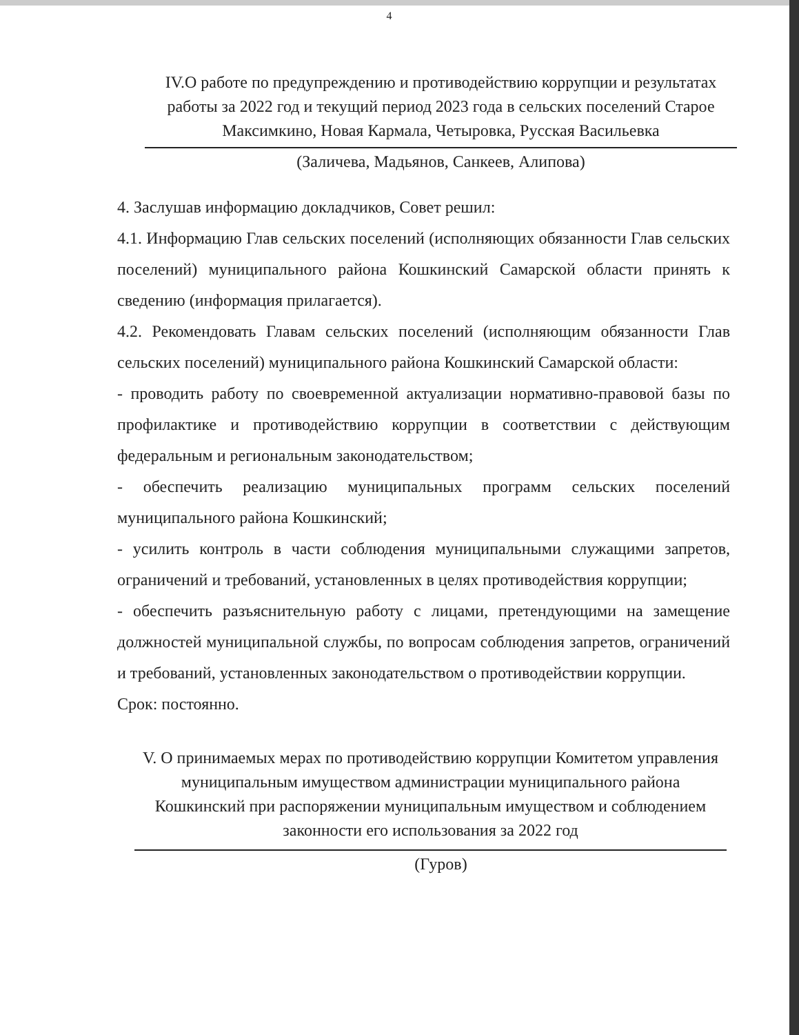4
IV.О работе по предупреждению и противодействию коррупции и результатах работы за 2022 год и текущий период 2023 года в сельских поселений Старое Максимкино, Новая Кармала, Четыровка, Русская Васильевка
(Заличева, Мадьянов, Санкеев, Алипова)
4. Заслушав информацию докладчиков, Совет решил:
4.1. Информацию Глав сельских поселений (исполняющих обязанности Глав сельских поселений) муниципального района Кошкинский Самарской области принять к сведению (информация прилагается).
4.2. Рекомендовать Главам сельских поселений (исполняющим обязанности Глав сельских поселений) муниципального района Кошкинский Самарской области:
- проводить работу по своевременной актуализации нормативно-правовой базы по профилактике и противодействию коррупции в соответствии с действующим федеральным и региональным законодательством;
- обеспечить реализацию муниципальных программ сельских поселений муниципального района Кошкинский;
- усилить контроль в части соблюдения муниципальными служащими запретов, ограничений и требований, установленных в целях противодействия коррупции;
- обеспечить разъяснительную работу с лицами, претендующими на замещение должностей муниципальной службы, по вопросам соблюдения запретов, ограничений и требований, установленных законодательством о противодействии коррупции.
Срок: постоянно.
V. О принимаемых мерах по противодействию коррупции Комитетом управления муниципальным имуществом администрации муниципального района Кошкинский при распоряжении муниципальным имуществом и соблюдением законности его использования за 2022 год
(Гуров)